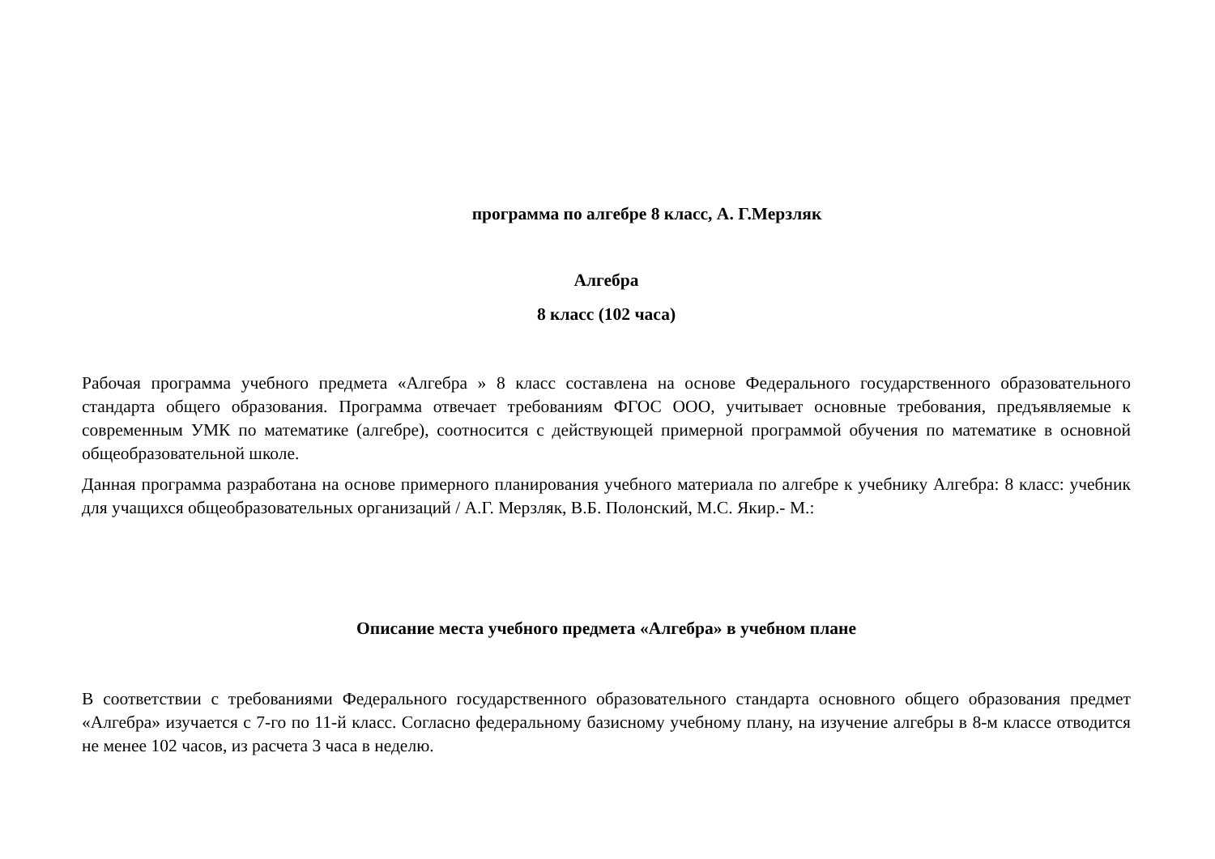программа по алгебре 8 класс, А. Г.Мерзляк
Алгебра
8 класс (102 часа)
Рабочая программа учебного предмета «Алгебра » 8 класс составлена на основе Федерального государственного образовательного стандарта общего образования. Программа отвечает требованиям ФГОС ООО, учитывает основные требования, предъявляемые к современным УМК по математике (алгебре), соотносится с действующей примерной программой обучения по математике в основной общеобразовательной школе.
Данная программа разработана на основе примерного планирования учебного материала по алгебре к учебнику Алгебра: 8 класс: учебник для учащихся общеобразовательных организаций / А.Г. Мерзляк, В.Б. Полонский, М.С. Якир.- М.:
Описание места учебного предмета «Алгебра» в учебном плане
В соответствии с требованиями Федерального государственного образовательного стандарта основного общего образования предмет «Алгебра» изучается с 7-го по 11-й класс. Согласно федеральному базисному учебному плану, на изучение алгебры в 8-м классе отводится не менее 102 часов, из расчета 3 часа в неделю.